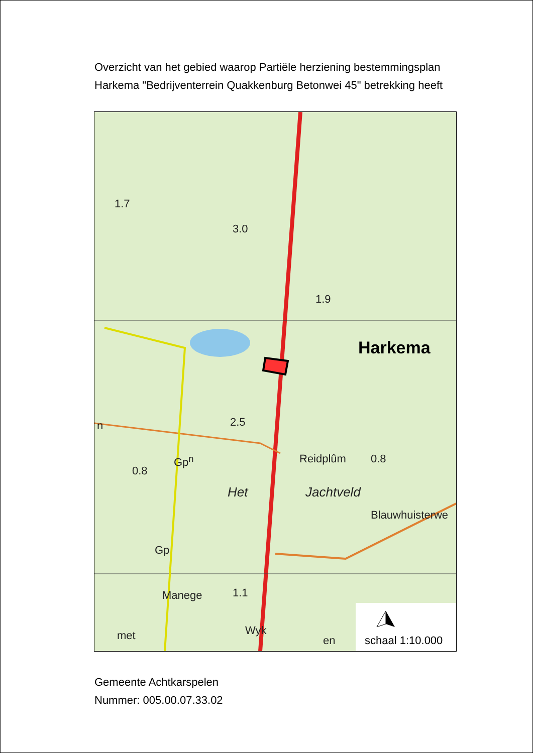Overzicht van het gebied waarop Partiële herziening bestemmingsplan
Harkema "Bedrijventerrein Quakkenburg Betonwei 45" betrekking heeft
1.7
3.0
1.9
Harkema
n 2.5
Gp<sup>n</sup> Reidplûm 0.8
0.8
Het Jachtveld
Blauwhuisterwe
Gp
1.1
Manege
Wyk
met en schaal 1:10.000
Gemeente Achtkarspelen
Nummer: 005.00.07.33.02